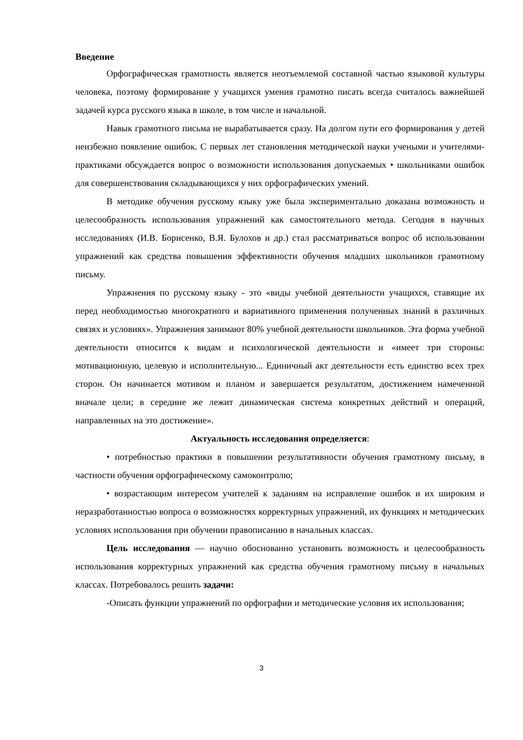Введение
Орфографическая грамотность является неотъемлемой составной частью языковой культуры человека, поэтому формирование у учащихся умения грамотно писать всегда считалось важнейшей задачей курса русского языка в школе, в том числе и начальной.
Навык грамотного письма не вырабатывается сразу. На долгом пути его формирования у детей неизбежно появление ошибок. С первых лет становления методической науки учеными и учителями-практиками обсуждается вопрос о возможности использования допускаемых • школьниками ошибок для совершенствования складывающихся у них орфографических умений.
В методике обучения русскому языку уже была экспериментально доказана возможность и целесообразность использования упражнений как самостоятельного метода. Сегодня в научных исследованиях (И.В. Борисенко, В.Я. Булохов и др.) стал рассматриваться вопрос об использовании упражнений как средства повышения эффективности обучения младших школьников грамотному письму.
Упражнения по русскому языку - это «виды учебной деятельности учащихся, ставящие их перед необходимостью многократного и вариативного применения полученных знаний в различных связях и условиях». Упражнения занимают 80% учебной деятельности школьников. Эта форма учебной деятельности относится к видам и психологической деятельности и «имеет три стороны: мотивационную, целевую и исполнительную... Единичный акт деятельности есть единство всех трех сторон. Он начинается мотивом и планом и завершается результатом, достижением намеченной вначале цели; в середине же лежит динамическая система конкретных действий и операций, направленных на это достижение».
Актуальность исследования определяется:
• потребностью практики в повышении результативности обучения грамотному письму, в частности обучения орфографическому самоконтролю;
• возрастающим интересом учителей к заданиям на исправление ошибок и их широким и неразработанностью вопроса о возможностях корректурных упражнений, их функциях и методических условиях использования при обучении правописанию в начальных классах.
Цель исследования — научно обоснованно установить возможность и целесообразность использования корректурных упражнений как средства обучения грамотному письму в начальных классах. Потребовалось решить задачи:
-Описать функции упражнений по орфографии и методические условия их использования;
3